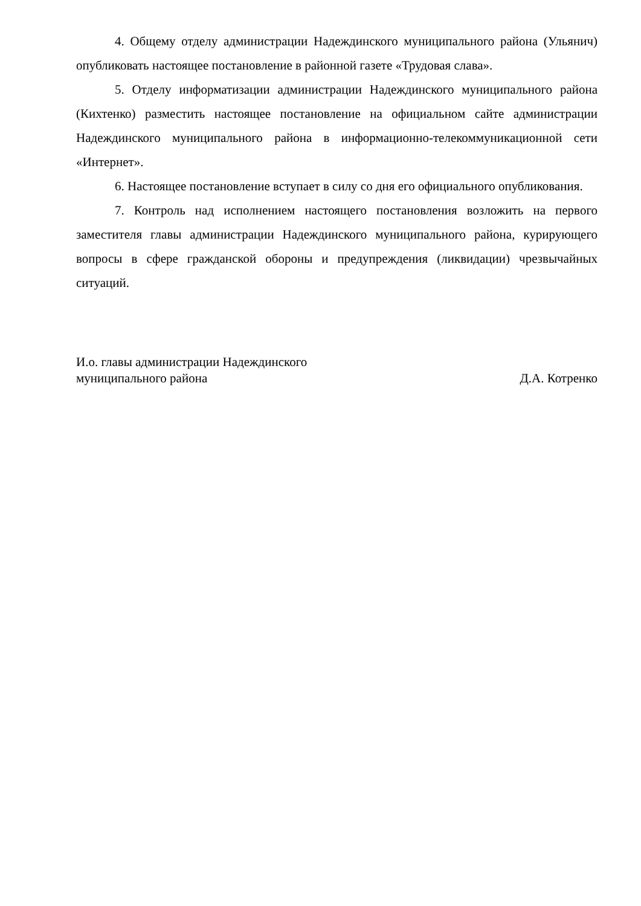4. Общему отделу администрации Надеждинского муниципального района (Ульянич) опубликовать настоящее постановление в районной газете «Трудовая слава».
5. Отделу информатизации администрации Надеждинского муниципального района (Кихтенко) разместить настоящее постановление на официальном сайте администрации Надеждинского муниципального района в информационно-телекоммуникационной сети «Интернет».
6. Настоящее постановление вступает в силу со дня его официального опубликования.
7. Контроль над исполнением настоящего постановления возложить на первого заместителя главы администрации Надеждинского муниципального района, курирующего вопросы в сфере гражданской обороны и предупреждения (ликвидации) чрезвычайных ситуаций.
И.о. главы администрации Надеждинского
муниципального района Д.А. Котренко